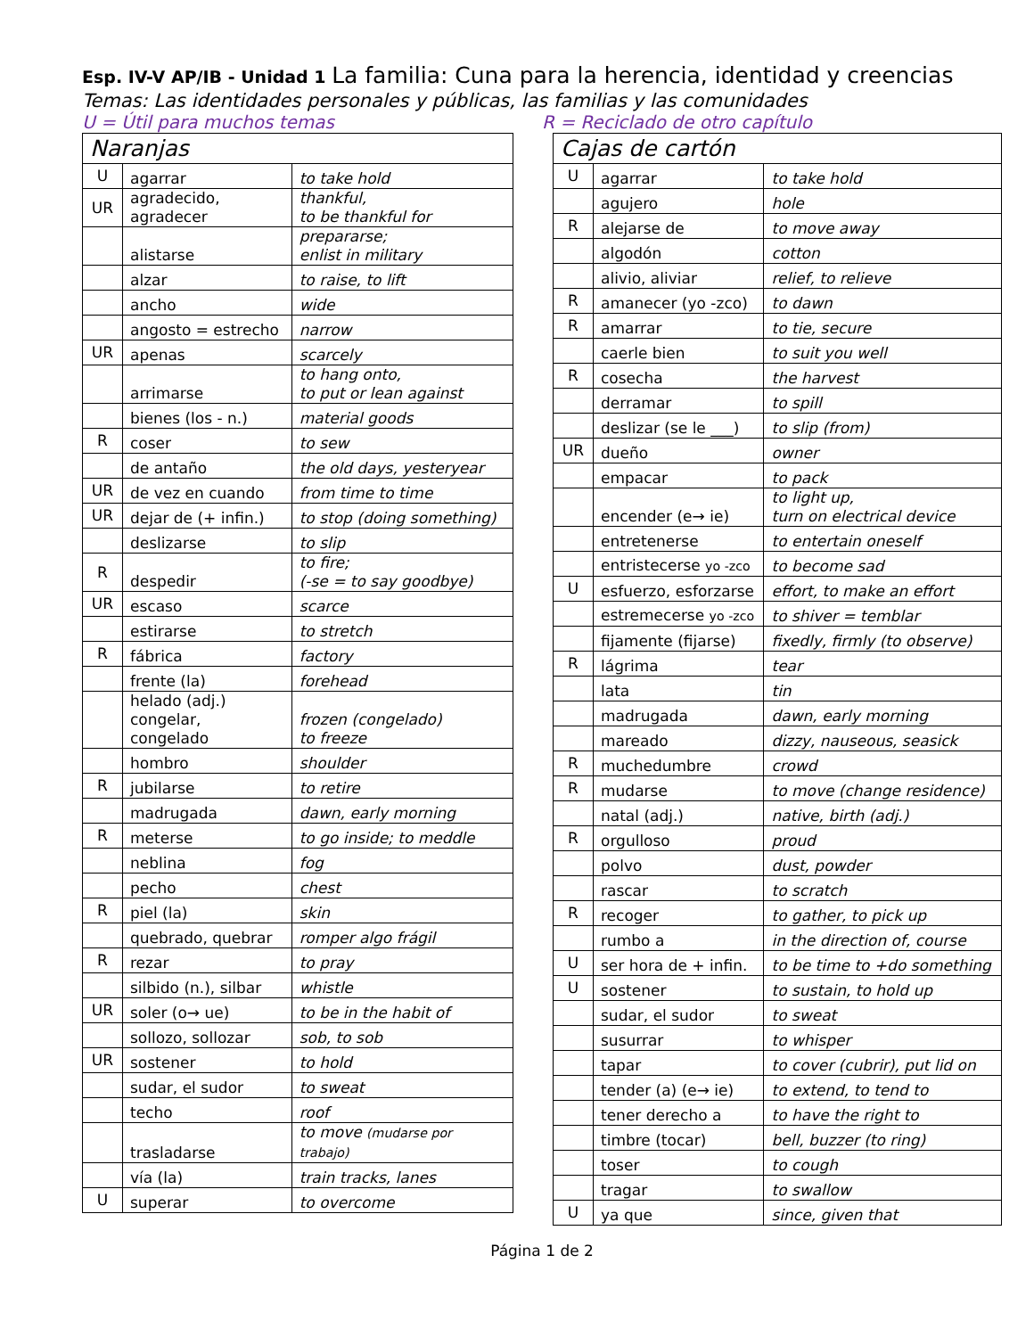Esp. IV-V AP/IB - Unidad 1 La familia: Cuna para la herencia, identidad y creencias
Temas: Las identidades personales y públicas, las familias y las comunidades
U = Útil para muchos temas R = Reciclado de otro capítulo
| Naranjas | | |
| --- | --- | --- |
| U | agarrar | to take hold |
| UR | agradecido, agradecer | thankful, to be thankful for |
| | alistarse | prepararse; enlist in military |
| | alzar | to raise, to lift |
| | ancho | wide |
| | angosto = estrecho | narrow |
| UR | apenas | scarcely |
| | arrimarse | to hang onto, to put or lean against |
| | bienes (los - n.) | material goods |
| R | coser | to sew |
| | de antaño | the old days, yesteryear |
| UR | de vez en cuando | from time to time |
| UR | dejar de (+ infin.) | to stop (doing something) |
| | deslizarse | to slip |
| R | despedir | to fire; (-se = to say goodbye) |
| UR | escaso | scarce |
| | estirarse | to stretch |
| R | fábrica | factory |
| | frente (la) | forehead |
| | helado (adj.) congelar, congelado | frozen (congelado) to freeze |
| | hombro | shoulder |
| R | jubilarse | to retire |
| | madrugada | dawn, early morning |
| R | meterse | to go inside; to meddle |
| | neblina | fog |
| | pecho | chest |
| R | piel (la) | skin |
| | quebrado, quebrar | romper algo frágil |
| R | rezar | to pray |
| | silbido (n.), silbar | whistle |
| UR | soler (o→ ue) | to be in the habit of |
| | sollozo, sollozar | sob, to sob |
| UR | sostener | to hold |
| | sudar, el sudor | to sweat |
| | techo | roof |
| | trasladarse | to move (mudarse por trabajo) |
| | vía (la) | train tracks, lanes |
| U | superar | to overcome |
| Cajas de cartón | | |
| --- | --- | --- |
| U | agarrar | to take hold |
| | agujero | hole |
| R | alejarse de | to move away |
| | algodón | cotton |
| | alivio, aliviar | relief, to relieve |
| R | amanecer (yo -zco) | to dawn |
| R | amarrar | to tie, secure |
| | caerle bien | to suit you well |
| R | cosecha | the harvest |
| | derramar | to spill |
| | deslizar (se le ___) | to slip (from) |
| UR | dueño | owner |
| | empacar | to pack |
| | encender (e→ ie) | to light up, turn on electrical device |
| | entretenerse | to entertain oneself |
| | entristecerse yo -zco | to become sad |
| U | esfuerzo, esforzarse | effort, to make an effort |
| | estremecerse yo -zco | to shiver = temblar |
| | fijamente (fijarse) | fixedly, firmly (to observe) |
| R | lágrima | tear |
| | lata | tin |
| | madrugada | dawn, early morning |
| | mareado | dizzy, nauseous, seasick |
| R | muchedumbre | crowd |
| R | mudarse | to move (change residence) |
| | natal (adj.) | native, birth (adj.) |
| R | orgulloso | proud |
| | polvo | dust, powder |
| | rascar | to scratch |
| R | recoger | to gather, to pick up |
| | rumbo a | in the direction of, course |
| U | ser hora de + infin. | to be time to +do something |
| U | sostener | to sustain, to hold up |
| | sudar, el sudor | to sweat |
| | susurrar | to whisper |
| | tapar | to cover (cubrir), put lid on |
| | tender (a) (e→ ie) | to extend, to tend to |
| | tener derecho a | to have the right to |
| | timbre (tocar) | bell, buzzer (to ring) |
| | toser | to cough |
| | tragar | to swallow |
| U | ya que | since, given that |
Página 1 de 2